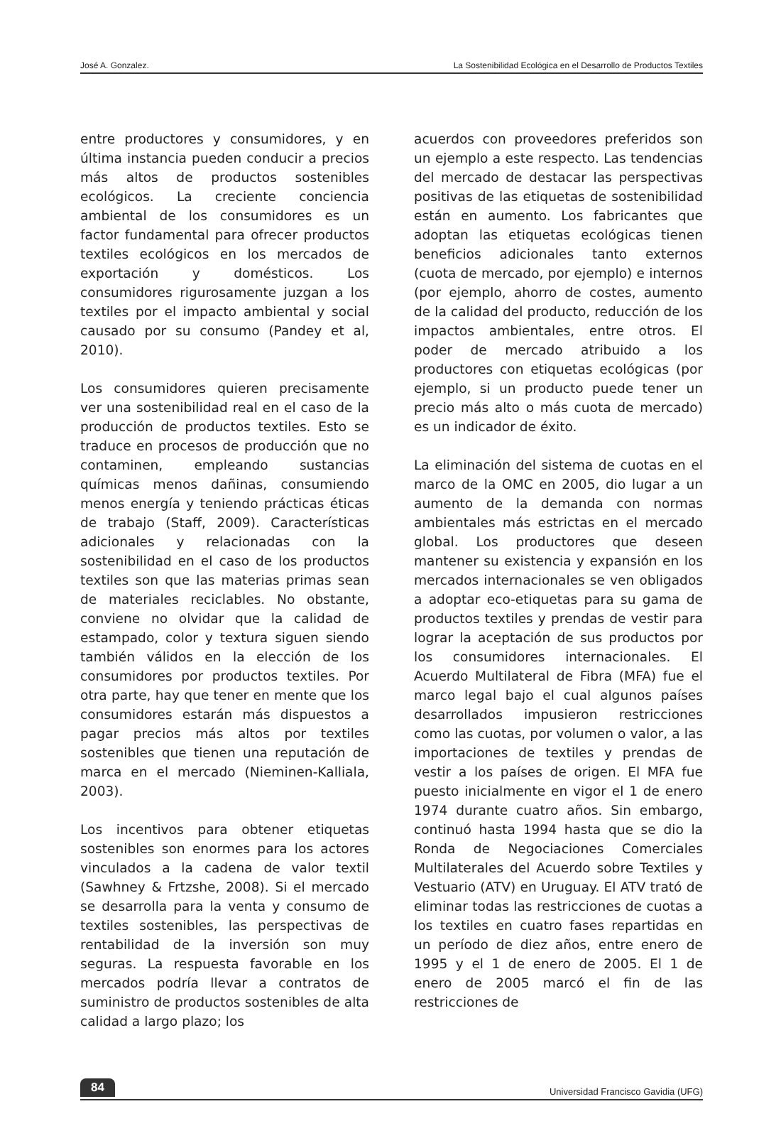José A. Gonzalez. La Sostenibilidad Ecológica en el Desarrollo de Productos Textiles
entre productores y consumidores, y en última instancia pueden conducir a precios más altos de productos sostenibles ecológicos. La creciente conciencia ambiental de los consumidores es un factor fundamental para ofrecer productos textiles ecológicos en los mercados de exportación y domésticos. Los consumidores rigurosamente juzgan a los textiles por el impacto ambiental y social causado por su consumo (Pandey et al, 2010).
Los consumidores quieren precisamente ver una sostenibilidad real en el caso de la producción de productos textiles. Esto se traduce en procesos de producción que no contaminen, empleando sustancias químicas menos dañinas, consumiendo menos energía y teniendo prácticas éticas de trabajo (Staff, 2009). Características adicionales y relacionadas con la sostenibilidad en el caso de los productos textiles son que las materias primas sean de materiales reciclables. No obstante, conviene no olvidar que la calidad de estampado, color y textura siguen siendo también válidos en la elección de los consumidores por productos textiles. Por otra parte, hay que tener en mente que los consumidores estarán más dispuestos a pagar precios más altos por textiles sostenibles que tienen una reputación de marca en el mercado (Nieminen-Kalliala, 2003).
Los incentivos para obtener etiquetas sostenibles son enormes para los actores vinculados a la cadena de valor textil (Sawhney & Frtzshe, 2008). Si el mercado se desarrolla para la venta y consumo de textiles sostenibles, las perspectivas de rentabilidad de la inversión son muy seguras. La respuesta favorable en los mercados podría llevar a contratos de suministro de productos sostenibles de alta calidad a largo plazo; los
acuerdos con proveedores preferidos son un ejemplo a este respecto. Las tendencias del mercado de destacar las perspectivas positivas de las etiquetas de sostenibilidad están en aumento. Los fabricantes que adoptan las etiquetas ecológicas tienen beneficios adicionales tanto externos (cuota de mercado, por ejemplo) e internos (por ejemplo, ahorro de costes, aumento de la calidad del producto, reducción de los impactos ambientales, entre otros. El poder de mercado atribuido a los productores con etiquetas ecológicas (por ejemplo, si un producto puede tener un precio más alto o más cuota de mercado) es un indicador de éxito.
La eliminación del sistema de cuotas en el marco de la OMC en 2005, dio lugar a un aumento de la demanda con normas ambientales más estrictas en el mercado global. Los productores que deseen mantener su existencia y expansión en los mercados internacionales se ven obligados a adoptar eco-etiquetas para su gama de productos textiles y prendas de vestir para lograr la aceptación de sus productos por los consumidores internacionales. El Acuerdo Multilateral de Fibra (MFA) fue el marco legal bajo el cual algunos países desarrollados impusieron restricciones como las cuotas, por volumen o valor, a las importaciones de textiles y prendas de vestir a los países de origen. El MFA fue puesto inicialmente en vigor el 1 de enero 1974 durante cuatro años. Sin embargo, continuó hasta 1994 hasta que se dio la Ronda de Negociaciones Comerciales Multilaterales del Acuerdo sobre Textiles y Vestuario (ATV) en Uruguay. El ATV trató de eliminar todas las restricciones de cuotas a los textiles en cuatro fases repartidas en un período de diez años, entre enero de 1995 y el 1 de enero de 2005. El 1 de enero de 2005 marcó el fin de las restricciones de
84 Universidad Francisco Gavidia (UFG)